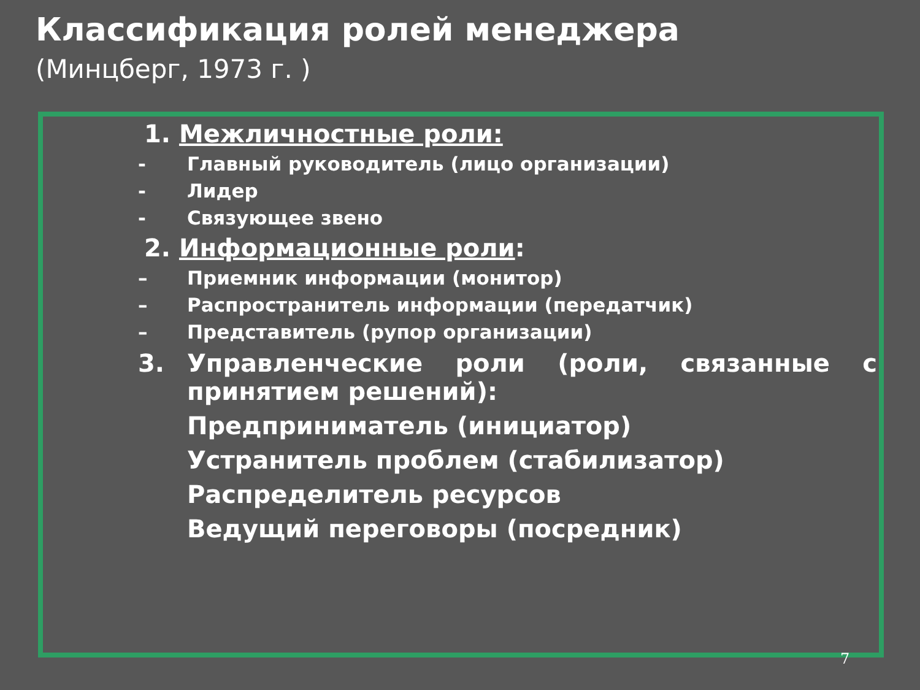Классификация ролей менеджера
(Минцберг, 1973 г. )
1. Межличностные роли:
- Главный руководитель (лицо организации)
- Лидер
- Связующее звено
2. Информационные роли:
– Приемник информации (монитор)
– Распространитель информации (передатчик)
– Представитель (рупор организации)
3. Управленческие роли (роли, связанные с принятием решений):
Предприниматель (инициатор)
Устранитель проблем (стабилизатор)
Распределитель ресурсов
Ведущий переговоры (посредник)
7